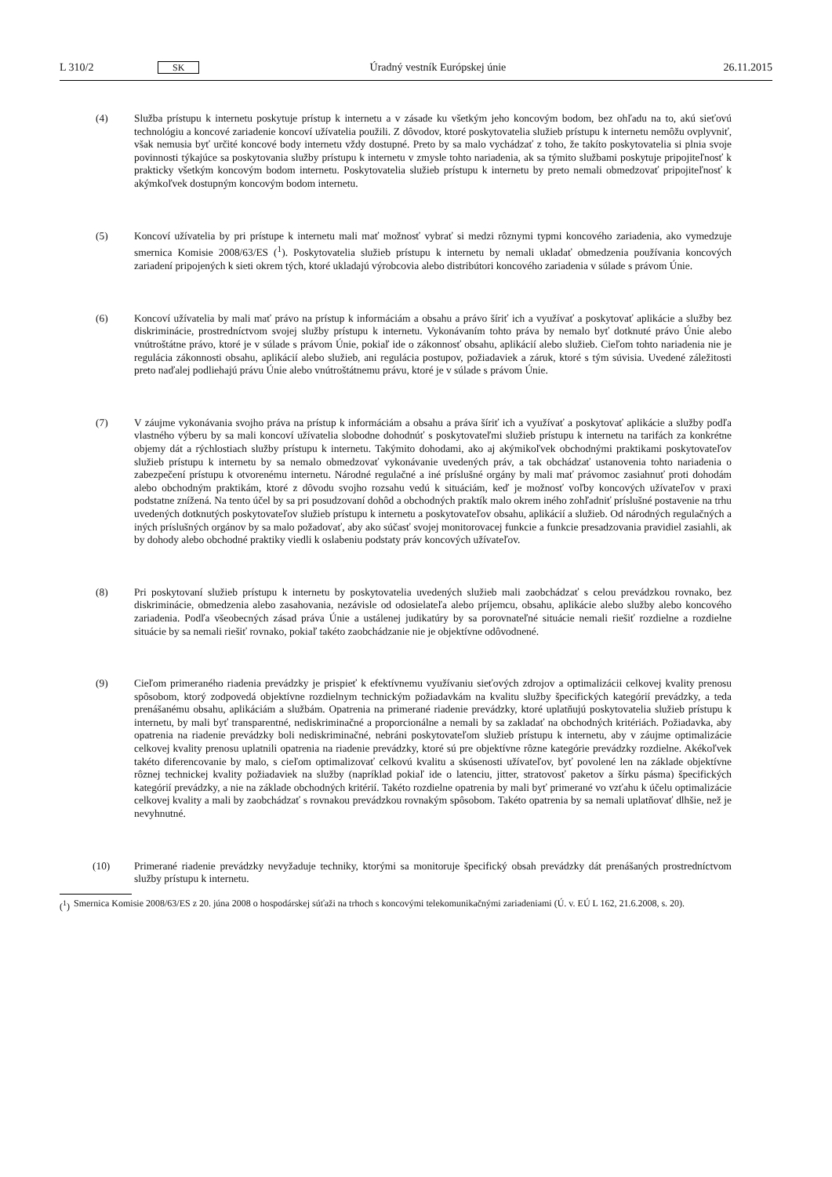L 310/2 SK Úradný vestník Európskej únie 26.11.2015
(4) Služba prístupu k internetu poskytuje prístup k internetu a v zásade ku všetkým jeho koncovým bodom, bez ohľadu na to, akú sieťovú technológiu a koncové zariadenie koncoví užívatelia použili. Z dôvodov, ktoré poskytovatelia služieb prístupu k internetu nemôžu ovplyvniť, však nemusia byť určité koncové body internetu vždy dostupné. Preto by sa malo vychádzať z toho, že takíto poskytovatelia si plnia svoje povinnosti týkajúce sa poskytovania služby prístupu k internetu v zmysle tohto nariadenia, ak sa týmito službami poskytuje pripojiteľnosť k prakticky všetkým koncovým bodom internetu. Poskytovatelia služieb prístupu k internetu by preto nemali obmedzovať pripojiteľnosť k akýmkoľvek dostupným koncovým bodom internetu.
(5) Koncoví užívatelia by pri prístupe k internetu mali mať možnosť vybrať si medzi rôznymi typmi koncového zariadenia, ako vymedzuje smernica Komisie 2008/63/ES (<sup>1</sup>). Poskytovatelia služieb prístupu k internetu by nemali ukladať obmedzenia používania koncových zariadení pripojených k sieti okrem tých, ktoré ukladajú výrobcovia alebo distribútori koncového zariadenia v súlade s právom Únie.
(6) Koncoví užívatelia by mali mať právo na prístup k informáciám a obsahu a právo šíriť ich a využívať a poskytovať aplikácie a služby bez diskriminácie, prostredníctvom svojej služby prístupu k internetu. Vykonávaním tohto práva by nemalo byť dotknuté právo Únie alebo vnútroštátne právo, ktoré je v súlade s právom Únie, pokiaľ ide o zákonnosť obsahu, aplikácií alebo služieb. Cieľom tohto nariadenia nie je regulácia zákonnosti obsahu, aplikácií alebo služieb, ani regulácia postupov, požiadaviek a záruk, ktoré s tým súvisia. Uvedené záležitosti preto naďalej podliehajú právu Únie alebo vnútroštátnemu právu, ktoré je v súlade s právom Únie.
(7) V záujme vykonávania svojho práva na prístup k informáciám a obsahu a práva šíriť ich a využívať a poskytovať aplikácie a služby podľa vlastného výberu by sa mali koncoví užívatelia slobodne dohodnúť s poskytovateľmi služieb prístupu k internetu na tarifách za konkrétne objemy dát a rýchlostiach služby prístupu k internetu. Takýmito dohodami, ako aj akýmikoľvek obchodnými praktikami poskytovateľov služieb prístupu k internetu by sa nemalo obmedzovať vykonávanie uvedených práv, a tak obchádzať ustanovenia tohto nariadenia o zabezpečení prístupu k otvorenému internetu. Národné regulačné a iné príslušné orgány by mali mať právomoc zasiahnuť proti dohodám alebo obchodným praktikám, ktoré z dôvodu svojho rozsahu vedú k situáciám, keď je možnosť voľby koncových užívateľov v praxi podstatne znížená. Na tento účel by sa pri posudzovaní dohôd a obchodných praktík malo okrem iného zohľadniť príslušné postavenie na trhu uvedených dotknutých poskytovateľov služieb prístupu k internetu a poskytovateľov obsahu, aplikácií a služieb. Od národných regulačných a iných príslušných orgánov by sa malo požadovať, aby ako súčasť svojej monitorovacej funkcie a funkcie presadzovania pravidiel zasiahli, ak by dohody alebo obchodné praktiky viedli k oslabeniu podstaty práv koncových užívateľov.
(8) Pri poskytovaní služieb prístupu k internetu by poskytovatelia uvedených služieb mali zaobchádzať s celou prevádzkou rovnako, bez diskriminácie, obmedzenia alebo zasahovania, nezávisle od odosielateľa alebo príjemcu, obsahu, aplikácie alebo služby alebo koncového zariadenia. Podľa všeobecných zásad práva Únie a ustálenej judikatúry by sa porovnateľné situácie nemali riešiť rozdielne a rozdielne situácie by sa nemali riešiť rovnako, pokiaľ takéto zaobchádzanie nie je objektívne odôvodnené.
(9) Cieľom primeraného riadenia prevádzky je prispieť k efektívnemu využívaniu sieťových zdrojov a optimalizácii celkovej kvality prenosu spôsobom, ktorý zodpovedá objektívne rozdielnym technickým požiadavkám na kvalitu služby špecifických kategórií prevádzky, a teda prenášanému obsahu, aplikáciám a službám. Opatrenia na primerané riadenie prevádzky, ktoré uplatňujú poskytovatelia služieb prístupu k internetu, by mali byť transparentné, nediskriminačné a proporcionálne a nemali by sa zakladať na obchodných kritériách. Požiadavka, aby opatrenia na riadenie prevádzky boli nediskriminačné, nebráni poskytovateľom služieb prístupu k internetu, aby v záujme optimalizácie celkovej kvality prenosu uplatnili opatrenia na riadenie prevádzky, ktoré sú pre objektívne rôzne kategórie prevádzky rozdielne. Akékoľvek takéto diferencovanie by malo, s cieľom optimalizovať celkovú kvalitu a skúsenosti užívateľov, byť povolené len na základe objektívne rôznej technickej kvality požiadaviek na služby (napríklad pokiaľ ide o latenciu, jitter, stratovosť paketov a šírku pásma) špecifických kategórií prevádzky, a nie na základe obchodných kritérií. Takéto rozdielne opatrenia by mali byť primerané vo vzťahu k účelu optimalizácie celkovej kvality a mali by zaobchádzať s rovnakou prevádzkou rovnakým spôsobom. Takéto opatrenia by sa nemali uplatňovať dlhšie, než je nevyhnutné.
(10) Primerané riadenie prevádzky nevyžaduje techniky, ktorými sa monitoruje špecifický obsah prevádzky dát prenášaných prostredníctvom služby prístupu k internetu.
(<sup>1</sup>) Smernica Komisie 2008/63/ES z 20. júna 2008 o hospodárskej súťaži na trhoch s koncovými telekomunikačnými zariadeniami (Ú. v. EÚ L 162, 21.6.2008, s. 20).